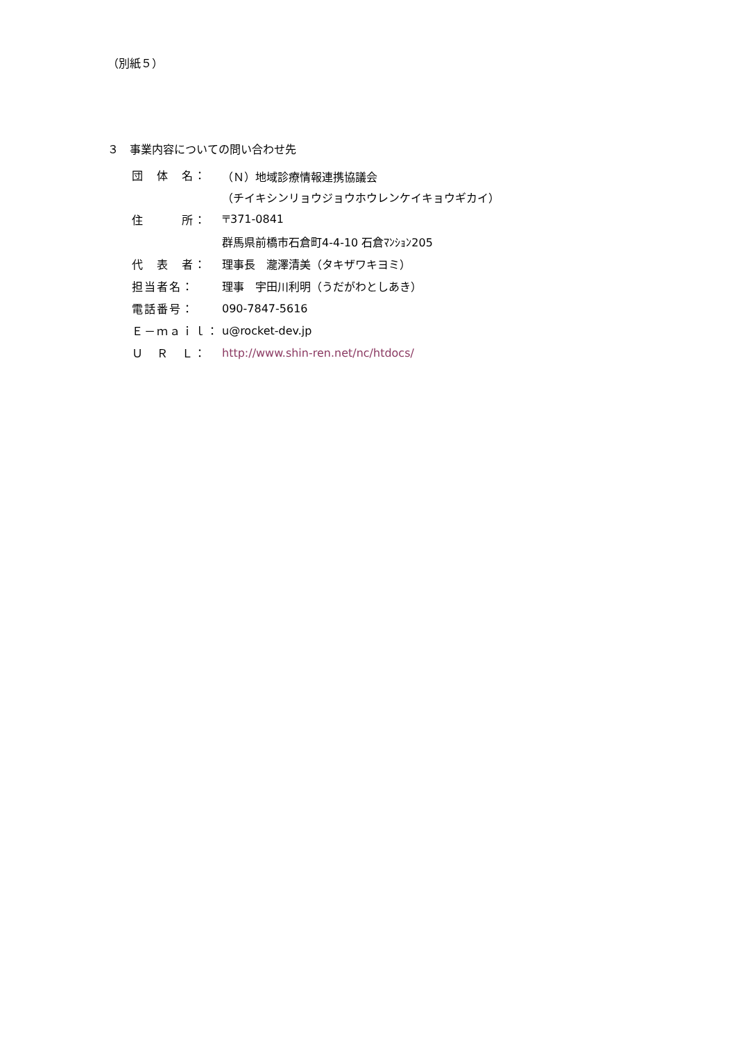（別紙５）
３　事業内容についての問い合わせ先
| 団 体 名： | （Ｎ）地域診療情報連携協議会 |
| | （チイキシンリョウジョウホウレンケイキョウギカイ） |
| 住 所： | 〒371-0841 |
| | 群馬県前橋市石倉町4-4-10 石倉ﾏﾝｼｮﾝ205 |
| 代 表 者： | 理事長 瀧澤清美（タキザワキヨミ） |
| 担当者名： | 理事 宇田川利明（うだがわとしあき） |
| 電話番号： | 090-7847-5616 |
| Ｅ－ｍａｉｌ： | u@rocket-dev.jp |
| Ｕ Ｒ Ｌ： | http://www.shin-ren.net/nc/htdocs/ |